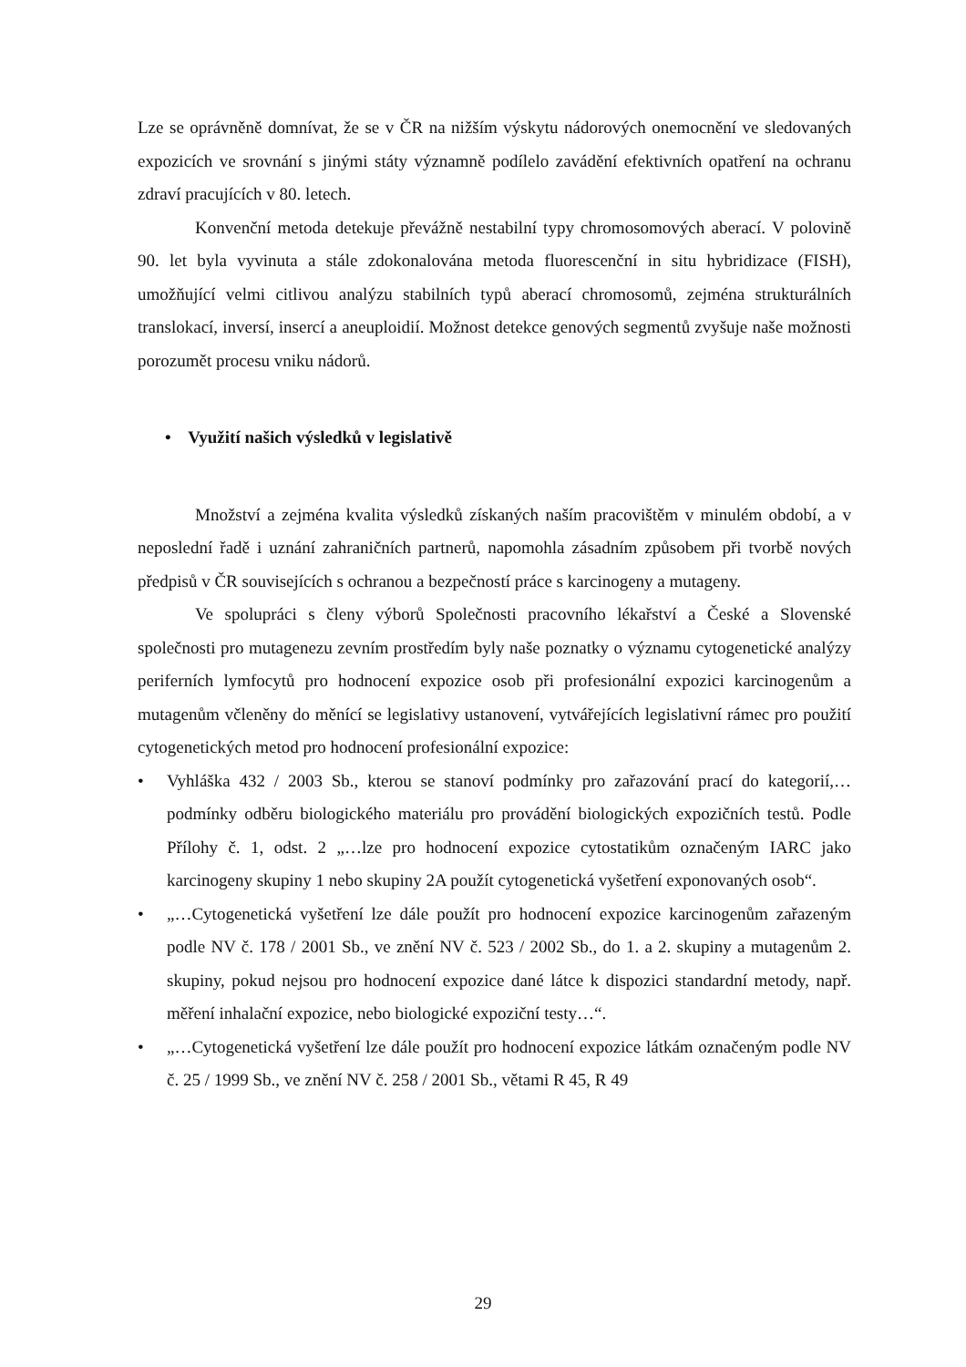Lze se oprávněně domnívat, že se v ČR na nižším výskytu nádorových onemocnění ve sledovaných expozicích ve srovnání s jinými státy významně podílelo zavádění efektivních opatření na ochranu zdraví pracujících v 80. letech.
Konvenční metoda detekuje převážně nestabilní typy chromosomových aberací. V polovině 90. let byla vyvinuta a stále zdokonalována metoda fluorescenční in situ hybridizace (FISH), umožňující velmi citlivou analýzu stabilních typů aberací chromosomů, zejména strukturálních translokací, inversí, insercí a aneuploidií. Možnost detekce genových segmentů zvyšuje naše možnosti porozumět procesu vniku nádorů.
• Využití našich výsledků v legislativě
Množství a zejména kvalita výsledků získaných naším pracovištěm v minulém období, a v neposlední řadě i uznání zahraničních partnerů, napomohla zásadním způsobem při tvorbě nových předpisů v ČR souvisejících s ochranou a bezpečností práce s karcinogeny a mutageny.
Ve spolupráci s členy výborů Společnosti pracovního lékařství a České a Slovenské společnosti pro mutagenezu zevním prostředím byly naše poznatky o významu cytogenetické analýzy periferních lymfocytů pro hodnocení expozice osob při profesionální expozici karcinogenům a mutagenům včleněny do měnící se legislativy ustanovení, vytvářejících legislativní rámec pro použití cytogenetických metod pro hodnocení profesionální expozice:
• Vyhláška 432 / 2003 Sb., kterou se stanoví podmínky pro zařazování prací do kategorií,…podmínky odběru biologického materiálu pro provádění biologických expozičních testů. Podle Přílohy č. 1, odst. 2 „…lze pro hodnocení expozice cytostatikům označeným IARC jako karcinogeny skupiny 1 nebo skupiny 2A použít cytogenetická vyšetření exponovaných osob“.
• „…Cytogenetická vyšetření lze dále použít pro hodnocení expozice karcinogenům zařazeným podle NV č. 178 / 2001 Sb., ve znění NV č. 523 / 2002 Sb., do 1. a 2. skupiny a mutagenům 2. skupiny, pokud nejsou pro hodnocení expozice dané látce k dispozici standardní metody, např. měření inhalační expozice, nebo biologické expoziční testy…“.
• „…Cytogenetická vyšetření lze dále použít pro hodnocení expozice látkám označeným podle NV č. 25 / 1999 Sb., ve znění NV č. 258 / 2001 Sb., větami R 45, R 49
29